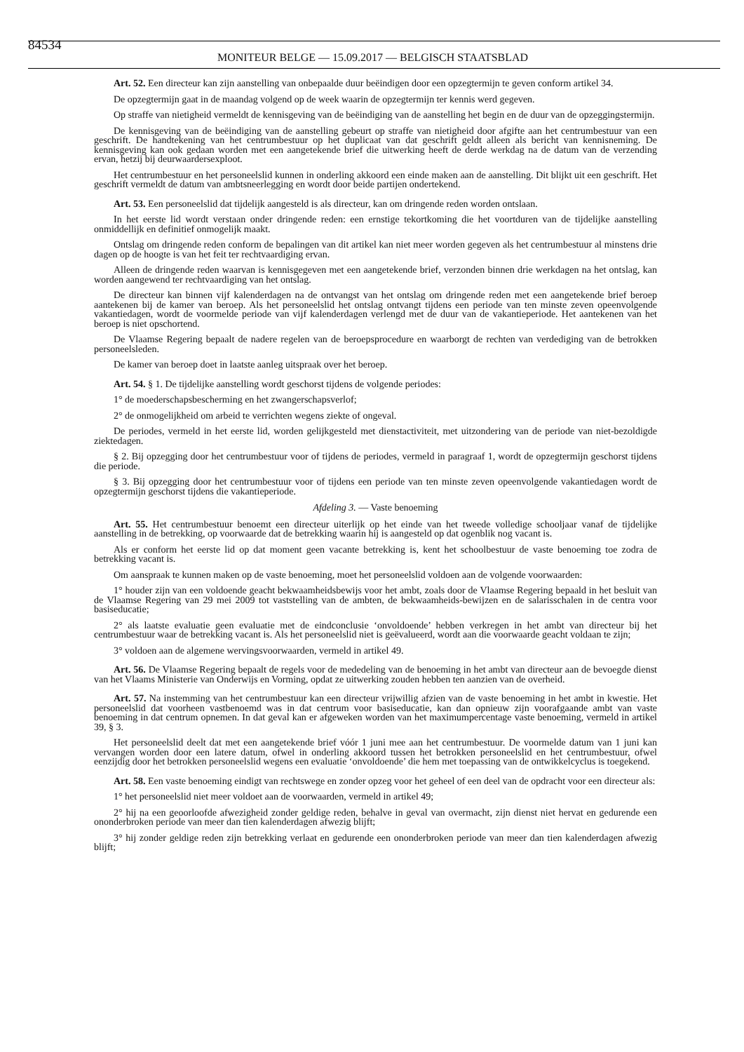84534 MONITEUR BELGE — 15.09.2017 — BELGISCH STAATSBLAD
Art. 52. Een directeur kan zijn aanstelling van onbepaalde duur beëindigen door een opzegtermijn te geven conform artikel 34.
De opzegtermijn gaat in de maandag volgend op de week waarin de opzegtermijn ter kennis werd gegeven.
Op straffe van nietigheid vermeldt de kennisgeving van de beëindiging van de aanstelling het begin en de duur van de opzeggingstermijn.
De kennisgeving van de beëindiging van de aanstelling gebeurt op straffe van nietigheid door afgifte aan het centrumbestuur van een geschrift. De handtekening van het centrumbestuur op het duplicaat van dat geschrift geldt alleen als bericht van kennisneming. De kennisgeving kan ook gedaan worden met een aangetekende brief die uitwerking heeft de derde werkdag na de datum van de verzending ervan, hetzij bij deurwaardersexploot.
Het centrumbestuur en het personeelslid kunnen in onderling akkoord een einde maken aan de aanstelling. Dit blijkt uit een geschrift. Het geschrift vermeldt de datum van ambtsneerlegging en wordt door beide partijen ondertekend.
Art. 53. Een personeelslid dat tijdelijk aangesteld is als directeur, kan om dringende reden worden ontslaan.
In het eerste lid wordt verstaan onder dringende reden: een ernstige tekortkoming die het voortduren van de tijdelijke aanstelling onmiddellijk en definitief onmogelijk maakt.
Ontslag om dringende reden conform de bepalingen van dit artikel kan niet meer worden gegeven als het centrumbestuur al minstens drie dagen op de hoogte is van het feit ter rechtvaardiging ervan.
Alleen de dringende reden waarvan is kennisgegeven met een aangetekende brief, verzonden binnen drie werkdagen na het ontslag, kan worden aangewend ter rechtvaardiging van het ontslag.
De directeur kan binnen vijf kalenderdagen na de ontvangst van het ontslag om dringende reden met een aangetekende brief beroep aantekenen bij de kamer van beroep. Als het personeelslid het ontslag ontvangt tijdens een periode van ten minste zeven opeenvolgende vakantiedagen, wordt de voormelde periode van vijf kalenderdagen verlengd met de duur van de vakantieperiode. Het aantekenen van het beroep is niet opschortend.
De Vlaamse Regering bepaalt de nadere regelen van de beroepsprocedure en waarborgt de rechten van verdediging van de betrokken personeelsleden.
De kamer van beroep doet in laatste aanleg uitspraak over het beroep.
Art. 54. § 1. De tijdelijke aanstelling wordt geschorst tijdens de volgende periodes:
1° de moederschapsbescherming en het zwangerschapsverlof;
2° de onmogelijkheid om arbeid te verrichten wegens ziekte of ongeval.
De periodes, vermeld in het eerste lid, worden gelijkgesteld met dienstactiviteit, met uitzondering van de periode van niet-bezoldigde ziektedagen.
§ 2. Bij opzegging door het centrumbestuur voor of tijdens de periodes, vermeld in paragraaf 1, wordt de opzegtermijn geschorst tijdens die periode.
§ 3. Bij opzegging door het centrumbestuur voor of tijdens een periode van ten minste zeven opeenvolgende vakantiedagen wordt de opzegtermijn geschorst tijdens die vakantieperiode.
Afdeling 3. — Vaste benoeming
Art. 55. Het centrumbestuur benoemt een directeur uiterlijk op het einde van het tweede volledige schooljaar vanaf de tijdelijke aanstelling in de betrekking, op voorwaarde dat de betrekking waarin hij is aangesteld op dat ogenblik nog vacant is.
Als er conform het eerste lid op dat moment geen vacante betrekking is, kent het schoolbestuur de vaste benoeming toe zodra de betrekking vacant is.
Om aanspraak te kunnen maken op de vaste benoeming, moet het personeelslid voldoen aan de volgende voorwaarden:
1° houder zijn van een voldoende geacht bekwaamheidsbewijs voor het ambt, zoals door de Vlaamse Regering bepaald in het besluit van de Vlaamse Regering van 29 mei 2009 tot vaststelling van de ambten, de bekwaamheids-bewijzen en de salarisschalen in de centra voor basiseducatie;
2° als laatste evaluatie geen evaluatie met de eindconclusie ‘onvoldoende’ hebben verkregen in het ambt van directeur bij het centrumbestuur waar de betrekking vacant is. Als het personeelslid niet is geëvalueerd, wordt aan die voorwaarde geacht voldaan te zijn;
3° voldoen aan de algemene wervingsvoorwaarden, vermeld in artikel 49.
Art. 56. De Vlaamse Regering bepaalt de regels voor de mededeling van de benoeming in het ambt van directeur aan de bevoegde dienst van het Vlaams Ministerie van Onderwijs en Vorming, opdat ze uitwerking zouden hebben ten aanzien van de overheid.
Art. 57. Na instemming van het centrumbestuur kan een directeur vrijwillig afzien van de vaste benoeming in het ambt in kwestie. Het personeelslid dat voorheen vastbenoemd was in dat centrum voor basiseducatie, kan dan opnieuw zijn voorafgaande ambt van vaste benoeming in dat centrum opnemen. In dat geval kan er afgeweken worden van het maximumpercentage vaste benoeming, vermeld in artikel 39, § 3.
Het personeelslid deelt dat met een aangetekende brief vóór 1 juni mee aan het centrumbestuur. De voormelde datum van 1 juni kan vervangen worden door een latere datum, ofwel in onderling akkoord tussen het betrokken personeelslid en het centrumbestuur, ofwel eenzijdig door het betrokken personeelslid wegens een evaluatie ‘onvoldoende’ die hem met toepassing van de ontwikkelcyclus is toegekend.
Art. 58. Een vaste benoeming eindigt van rechtswege en zonder opzeg voor het geheel of een deel van de opdracht voor een directeur als:
1° het personeelslid niet meer voldoet aan de voorwaarden, vermeld in artikel 49;
2° hij na een geoorloofde afwezigheid zonder geldige reden, behalve in geval van overmacht, zijn dienst niet hervat en gedurende een ononderbroken periode van meer dan tien kalenderdagen afwezig blijft;
3° hij zonder geldige reden zijn betrekking verlaat en gedurende een ononderbroken periode van meer dan tien kalenderdagen afwezig blijft;